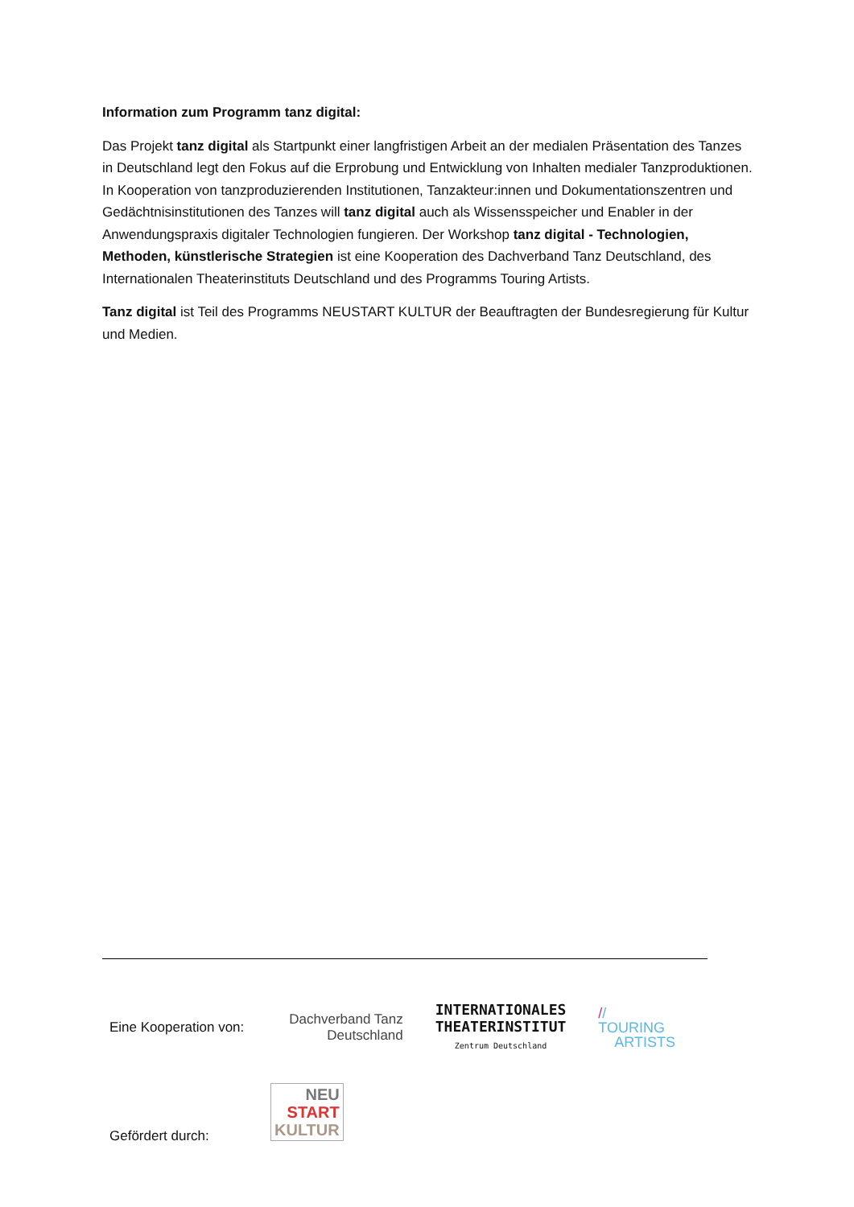Information zum Programm tanz digital:
Das Projekt tanz digital als Startpunkt einer langfristigen Arbeit an der medialen Präsentation des Tanzes in Deutschland legt den Fokus auf die Erprobung und Entwicklung von Inhalten medialer Tanzproduktionen. In Kooperation von tanzproduzierenden Institutionen, Tanzakteur:innen und Dokumentationszentren und Gedächtnisinstitutionen des Tanzes will tanz digital auch als Wissensspeicher und Enabler in der Anwendungspraxis digitaler Technologien fungieren. Der Workshop tanz digital - Technologien, Methoden, künstlerische Strategien ist eine Kooperation des Dachverband Tanz Deutschland, des Internationalen Theaterinstituts Deutschland und des Programms Touring Artists.
Tanz digital ist Teil des Programms NEUSTART KULTUR der Beauftragten der Bundesregierung für Kultur und Medien.
Eine Kooperation von:
Dachverband Tanz
Deutschland
INTERNATIONALES
THEATERINSTITUT
Zentrum Deutschland
// TOURING
ARTISTS
Gefördert durch:
NEU
START
KULTUR